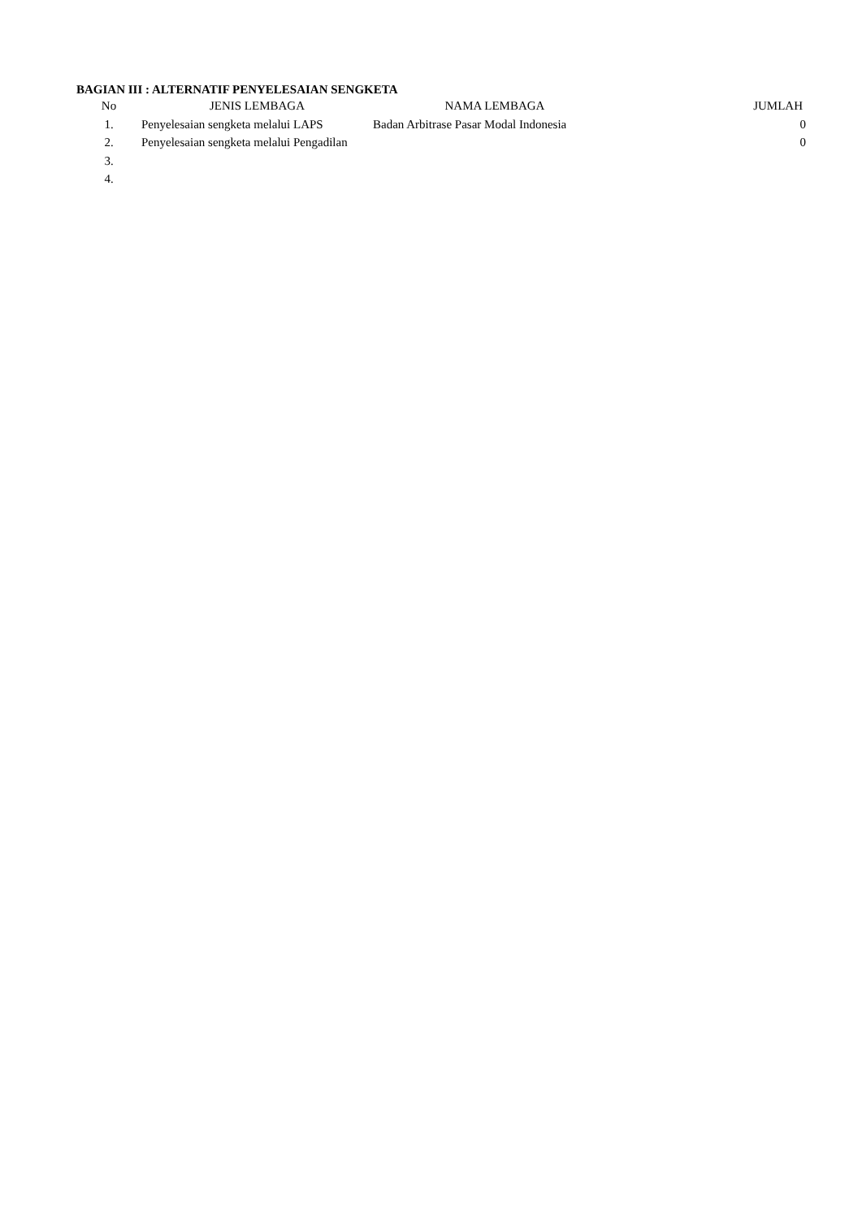BAGIAN III : ALTERNATIF PENYELESAIAN SENGKETA
| No | JENIS LEMBAGA | NAMA LEMBAGA | JUMLAH |
| --- | --- | --- | --- |
| 1. | Penyelesaian sengketa melalui LAPS | Badan Arbitrase Pasar Modal Indonesia | 0 |
| 2. | Penyelesaian sengketa melalui Pengadilan | | 0 |
| 3. | | | |
| 4. | | | |